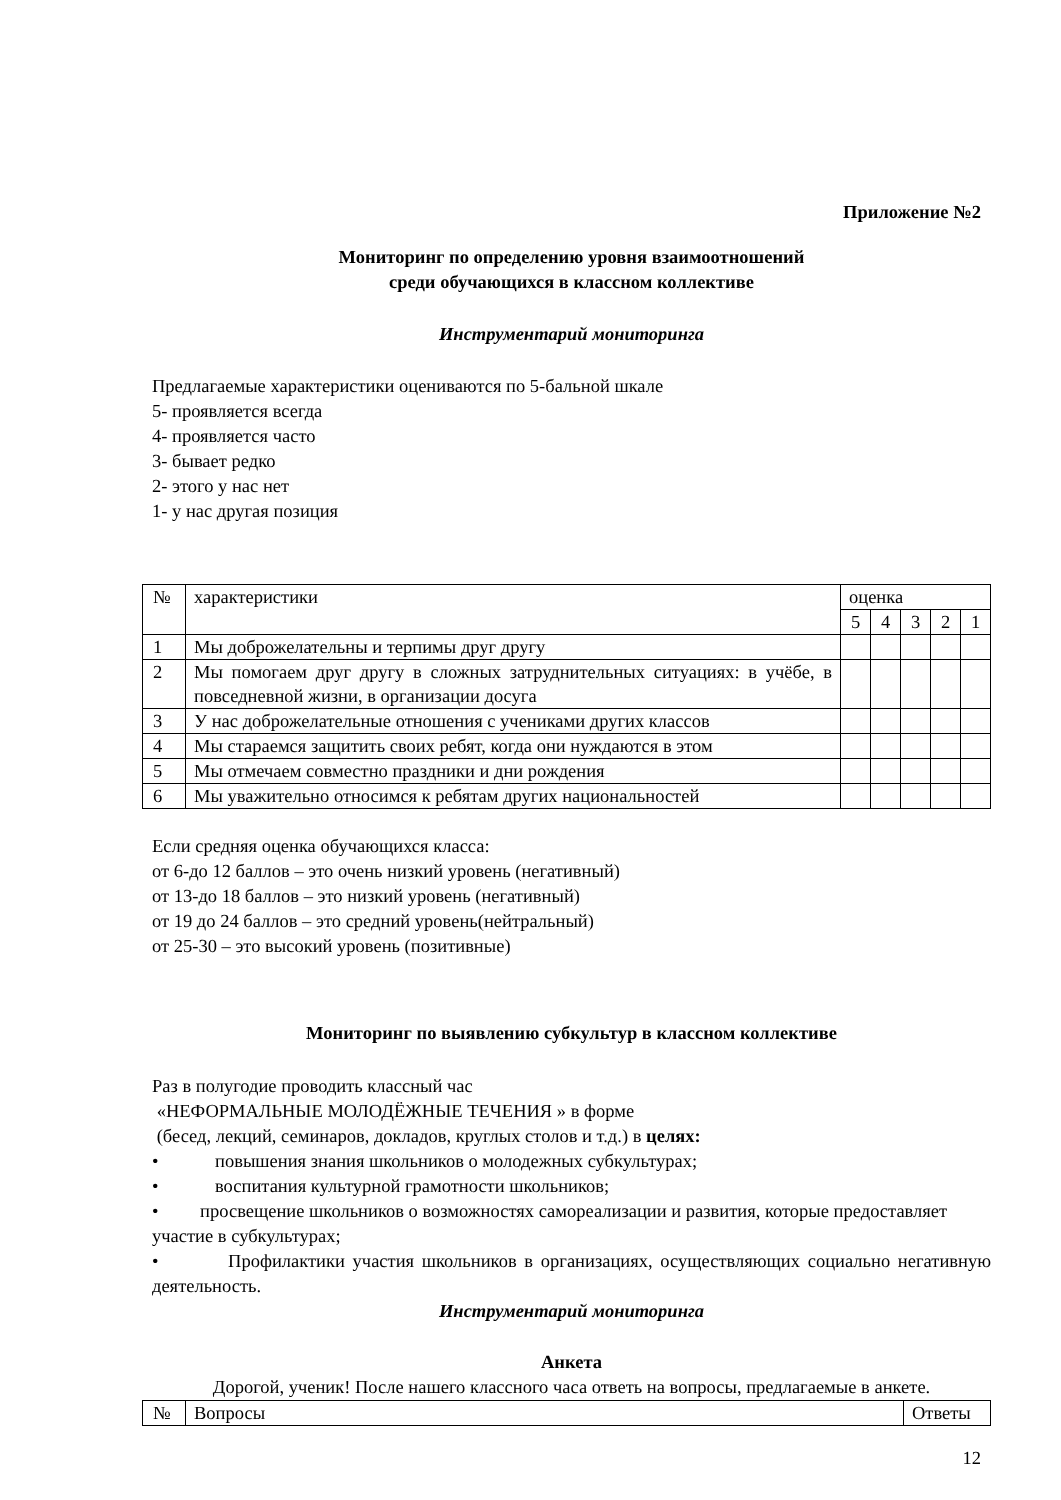Приложение №2
Мониторинг по определению уровня взаимоотношений
среди обучающихся в классном коллективе
Инструментарий мониторинга
Предлагаемые характеристики оцениваются по 5-бальной шкале
5- проявляется всегда
4- проявляется часто
3- бывает редко
2- этого у нас нет
1- у нас другая позиция
| № | характеристики | оценка | | | | |
| | | 5 | 4 | 3 | 2 | 1 |
| 1 | Мы доброжелательны и терпимы друг другу | | | | | |
| 2 | Мы помогаем друг другу в сложных затруднительных ситуациях: в учёбе, в повседневной жизни, в организации досуга | | | | | |
| 3 | У нас доброжелательные отношения с учениками других классов | | | | | |
| 4 | Мы стараемся защитить своих ребят, когда они нуждаются в этом | | | | | |
| 5 | Мы отмечаем совместно праздники и дни рождения | | | | | |
| 6 | Мы уважительно относимся к ребятам других национальностей | | | | | |
Если средняя оценка обучающихся класса:
от 6-до 12 баллов – это очень низкий уровень (негативный)
от 13-до 18 баллов – это низкий уровень (негативный)
от 19 до 24 баллов – это средний уровень(нейтральный)
от 25-30 – это высокий уровень (позитивные)
Мониторинг по выявлению субкультур в классном коллективе
Раз в полугодие проводить классный час
«НЕФОРМАЛЬНЫЕ МОЛОДЁЖНЫЕ ТЕЧЕНИЯ » в форме
(бесед, лекций, семинаров, докладов, круглых столов и т.д.) в целях:
• повышения знания школьников о молодежных субкультурах;
• воспитания культурной грамотности школьников;
• просвещение школьников о возможностях самореализации и развития, которые предоставляет участие в субкультурах;
• Профилактики участия школьников в организациях, осуществляющих социально негативную деятельность.
Инструментарий мониторинга
Анкета
Дорогой, ученик! После нашего классного часа ответь на вопросы, предлагаемые в анкете.
| № | Вопросы | Ответы |
12